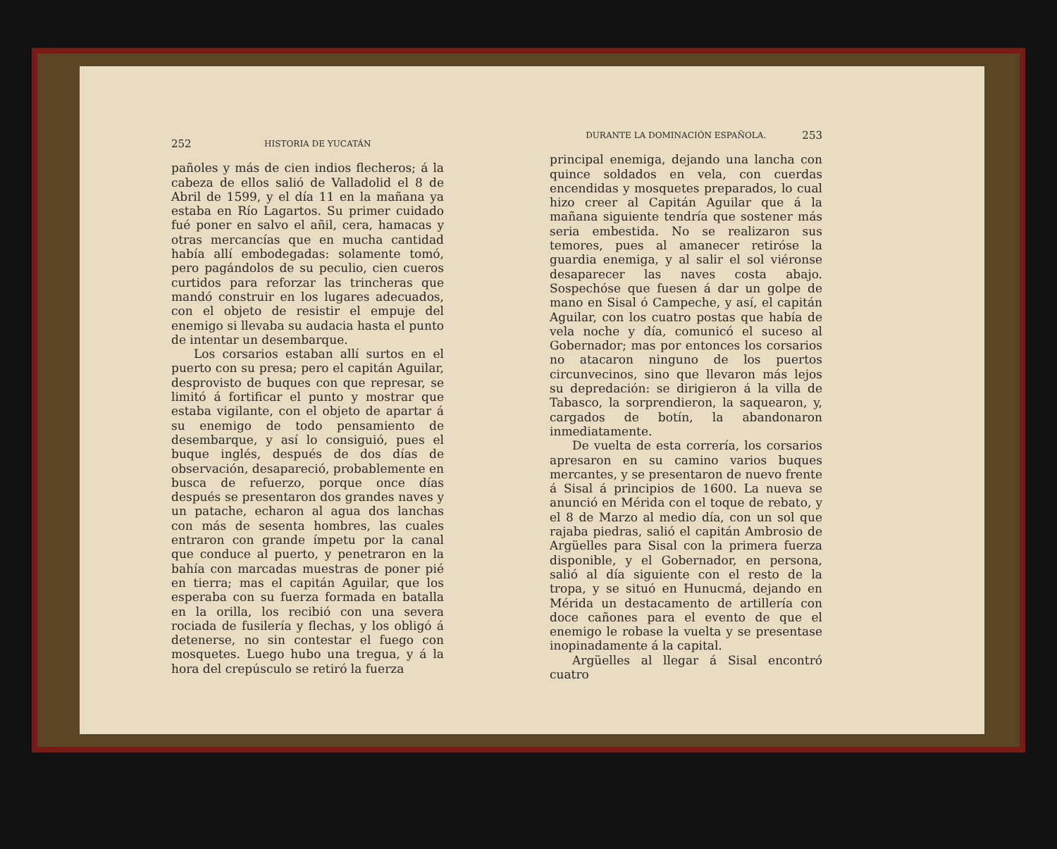252 HISTORIA DE YUCATÁN
pañoles y más de cien indios flecheros; á la cabeza de ellos salió de Valladolid el 8 de Abril de 1599, y el día 11 en la mañana ya estaba en Río Lagartos. Su primer cuidado fué poner en salvo el añil, cera, hamacas y otras mercancías que en mucha cantidad había allí embodegadas: solamente tomó, pero pagándolos de su peculio, cien cueros curtidos para reforzar las trincheras que mandó construir en los lugares adecuados, con el objeto de resistir el empuje del enemigo si llevaba su audacia hasta el punto de intentar un desembarque.
Los corsarios estaban allí surtos en el puerto con su presa; pero el capitán Aguilar, desprovisto de buques con que represar, se limitó á fortificar el punto y mostrar que estaba vigilante, con el objeto de apartar á su enemigo de todo pensamiento de desembarque, y así lo consiguió, pues el buque inglés, después de dos días de observación, desapareció, probablemente en busca de refuerzo, porque once días después se presentaron dos grandes naves y un patache, echaron al agua dos lanchas con más de sesenta hombres, las cuales entraron con grande ímpetu por la canal que conduce al puerto, y penetraron en la bahía con marcadas muestras de poner pié en tierra; mas el capitán Aguilar, que los esperaba con su fuerza formada en batalla en la orilla, los recibió con una severa rociada de fusilería y flechas, y los obligó á detenerse, no sin contestar el fuego con mosquetes. Luego hubo una tregua, y á la hora del crepúsculo se retiró la fuerza
DURANTE LA DOMINACIÓN ESPAÑOLA. 253
principal enemiga, dejando una lancha con quince soldados en vela, con cuerdas encendidas y mosquetes preparados, lo cual hizo creer al Capitán Aguilar que á la mañana siguiente tendría que sostener más seria embestida. No se realizaron sus temores, pues al amanecer retiróse la guardia enemiga, y al salir el sol viéronse desaparecer las naves costa abajo. Sospechóse que fuesen á dar un golpe de mano en Sisal ó Campeche, y así, el capitán Aguilar, con los cuatro postas que había de vela noche y día, comunicó el suceso al Gobernador; mas por entonces los corsarios no atacaron ninguno de los puertos circunvecinos, sino que llevaron más lejos su depredación: se dirigieron á la villa de Tabasco, la sorprendieron, la saquearon, y, cargados de botín, la abandonaron inmediatamente.
De vuelta de esta correría, los corsarios apresaron en su camino varios buques mercantes, y se presentaron de nuevo frente á Sisal á principios de 1600. La nueva se anunció en Mérida con el toque de rebato, y el 8 de Marzo al medio día, con un sol que rajaba piedras, salió el capitán Ambrosio de Argüelles para Sisal con la primera fuerza disponible, y el Gobernador, en persona, salió al día siguiente con el resto de la tropa, y se situó en Hunucmá, dejando en Mérida un destacamento de artillería con doce cañones para el evento de que el enemigo le robase la vuelta y se presentase inopinadamente á la capital.
Argüelles al llegar á Sisal encontró cuatro